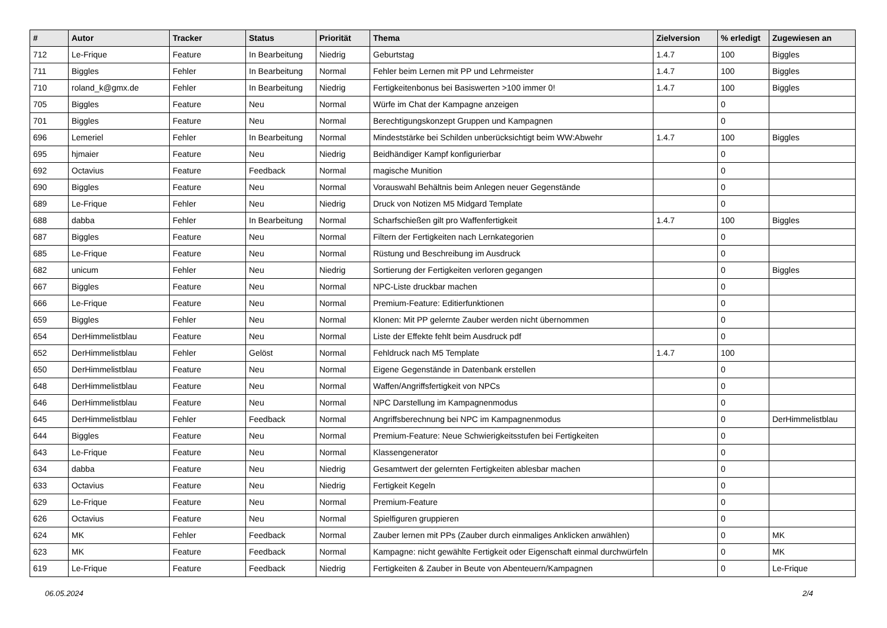| # | Autor | Tracker | Status | Priorität | Thema | Zielversion | % erledigt | Zugewiesen an |
| --- | --- | --- | --- | --- | --- | --- | --- | --- |
| 712 | Le-Frique | Feature | In Bearbeitung | Niedrig | Geburtstag | 1.4.7 | 100 | Biggles |
| 711 | Biggles | Fehler | In Bearbeitung | Normal | Fehler beim Lernen mit PP und Lehrmeister | 1.4.7 | 100 | Biggles |
| 710 | roland_k@gmx.de | Fehler | In Bearbeitung | Niedrig | Fertigkeitenbonus bei Basiswerten >100 immer 0! | 1.4.7 | 100 | Biggles |
| 705 | Biggles | Feature | Neu | Normal | Würfe im Chat der Kampagne anzeigen | | 0 | |
| 701 | Biggles | Feature | Neu | Normal | Berechtigungskonzept Gruppen und Kampagnen | | 0 | |
| 696 | Lemeriel | Fehler | In Bearbeitung | Normal | Mindeststärke bei Schilden unberücksichtigt beim WW:Abwehr | 1.4.7 | 100 | Biggles |
| 695 | hjmaier | Feature | Neu | Niedrig | Beidhändiger Kampf konfigurierbar | | 0 | |
| 692 | Octavius | Feature | Feedback | Normal | magische Munition | | 0 | |
| 690 | Biggles | Feature | Neu | Normal | Vorauswahl Behältnis beim Anlegen neuer Gegenstände | | 0 | |
| 689 | Le-Frique | Fehler | Neu | Niedrig | Druck von Notizen M5 Midgard Template | | 0 | |
| 688 | dabba | Fehler | In Bearbeitung | Normal | Scharfschießen gilt pro Waffenfertigkeit | 1.4.7 | 100 | Biggles |
| 687 | Biggles | Feature | Neu | Normal | Filtern der Fertigkeiten nach Lernkategorien | | 0 | |
| 685 | Le-Frique | Feature | Neu | Normal | Rüstung und Beschreibung im Ausdruck | | 0 | |
| 682 | unicum | Fehler | Neu | Niedrig | Sortierung der Fertigkeiten verloren gegangen | | 0 | Biggles |
| 667 | Biggles | Feature | Neu | Normal | NPC-Liste druckbar machen | | 0 | |
| 666 | Le-Frique | Feature | Neu | Normal | Premium-Feature: Editierfunktionen | | 0 | |
| 659 | Biggles | Fehler | Neu | Normal | Klonen: Mit PP gelernte Zauber werden nicht übernommen | | 0 | |
| 654 | DerHimmelistblau | Feature | Neu | Normal | Liste der Effekte fehlt beim Ausdruck pdf | | 0 | |
| 652 | DerHimmelistblau | Fehler | Gelöst | Normal | Fehldruck nach M5 Template | 1.4.7 | 100 | |
| 650 | DerHimmelistblau | Feature | Neu | Normal | Eigene Gegenstände in Datenbank erstellen | | 0 | |
| 648 | DerHimmelistblau | Feature | Neu | Normal | Waffen/Angriffsfertigkeit von NPCs | | 0 | |
| 646 | DerHimmelistblau | Feature | Neu | Normal | NPC Darstellung im Kampagnenmodus | | 0 | |
| 645 | DerHimmelistblau | Fehler | Feedback | Normal | Angriffsberechnung bei NPC im Kampagnenmodus | | 0 | DerHimmelistblau |
| 644 | Biggles | Feature | Neu | Normal | Premium-Feature: Neue Schwierigkeitsstufen bei Fertigkeiten | | 0 | |
| 643 | Le-Frique | Feature | Neu | Normal | Klassengenerator | | 0 | |
| 634 | dabba | Feature | Neu | Niedrig | Gesamtwert der gelernten Fertigkeiten ablesbar machen | | 0 | |
| 633 | Octavius | Feature | Neu | Niedrig | Fertigkeit Kegeln | | 0 | |
| 629 | Le-Frique | Feature | Neu | Normal | Premium-Feature | | 0 | |
| 626 | Octavius | Feature | Neu | Normal | Spielfiguren gruppieren | | 0 | |
| 624 | MK | Fehler | Feedback | Normal | Zauber lernen mit PPs (Zauber durch einmaliges Anklicken anwählen) | | 0 | MK |
| 623 | MK | Feature | Feedback | Normal | Kampagne: nicht gewählte Fertigkeit oder Eigenschaft einmal durchwürfeln | | 0 | MK |
| 619 | Le-Frique | Feature | Feedback | Niedrig | Fertigkeiten & Zauber in Beute von Abenteuern/Kampagnen | | 0 | Le-Frique |
06.05.2024 2/4